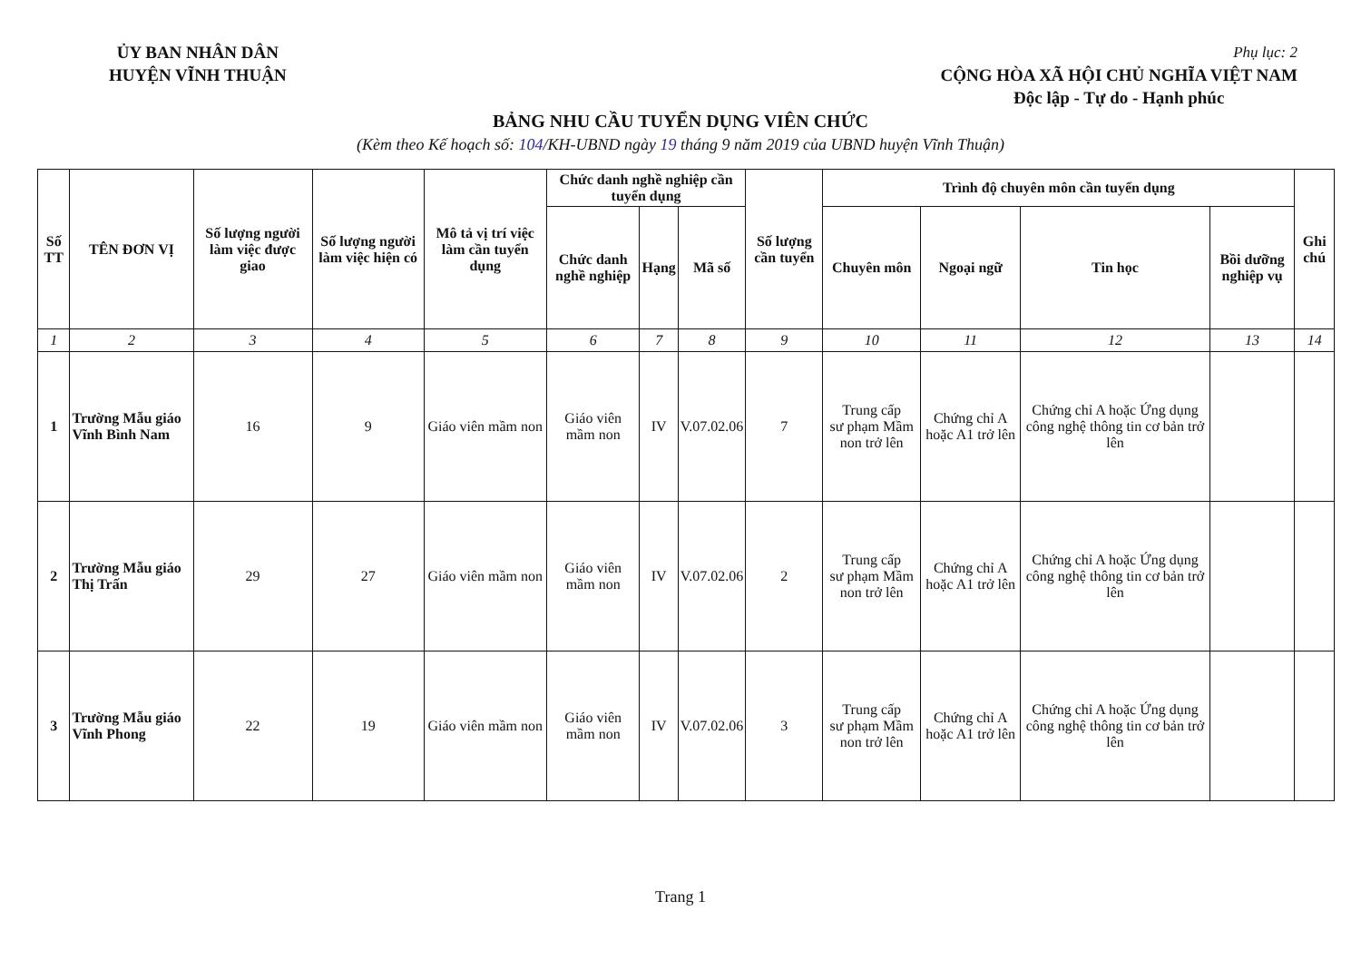ỦY BAN NHÂN DÂN
HUYỆN VĨNH THUẬN
Phụ lục: 2
CỘNG HÒA XÃ HỘI CHỦ NGHĨA VIỆT NAM
Độc lập - Tự do - Hạnh phúc
BẢNG NHU CẦU TUYỂN DỤNG VIÊN CHỨC
(Kèm theo Kế hoạch số: 104/KH-UBND ngày 19 tháng 9 năm 2019 của UBND huyện Vĩnh Thuận)
| Số TT | TÊN ĐƠN VỊ | Số lượng người làm việc được giao | Số lượng người làm việc hiện có | Mô tả vị trí việc làm cần tuyển dụng | Chức danh nghề nghiệp cần tuyển dụng | | | Số lượng cần tuyển | Trình độ chuyên môn cần tuyển dụng | | | | Ghi chú |
| --- | --- | --- | --- | --- | --- | --- | --- | --- | --- | --- | --- | --- | --- |
| | | | | | Chức danh nghề nghiệp | Hạng | Mã số | | Chuyên môn | Ngoại ngữ | Tin học | Bồi dưỡng nghiệp vụ | |
| 1 | 2 | 3 | 4 | 5 | 6 | 7 | 8 | 9 | 10 | 11 | 12 | 13 | 14 |
| 1 | Trường Mẫu giáo Vĩnh Bình Nam | 16 | 9 | Giáo viên mầm non | Giáo viên mầm non | IV | V.07.02.06 | 7 | Trung cấp sư phạm Mầm non trở lên | Chứng chỉ A hoặc A1 trở lên | Chứng chỉ A hoặc Ứng dụng công nghệ thông tin cơ bản trở lên | | |
| 2 | Trường Mẫu giáo Thị Trấn | 29 | 27 | Giáo viên mầm non | Giáo viên mầm non | IV | V.07.02.06 | 2 | Trung cấp sư phạm Mầm non trở lên | Chứng chỉ A hoặc A1 trở lên | Chứng chỉ A hoặc Ứng dụng công nghệ thông tin cơ bản trở lên | | |
| 3 | Trường Mẫu giáo Vĩnh Phong | 22 | 19 | Giáo viên mầm non | Giáo viên mầm non | IV | V.07.02.06 | 3 | Trung cấp sư phạm Mầm non trở lên | Chứng chỉ A hoặc A1 trở lên | Chứng chỉ A hoặc Ứng dụng công nghệ thông tin cơ bản trở lên | | |
Trang 1